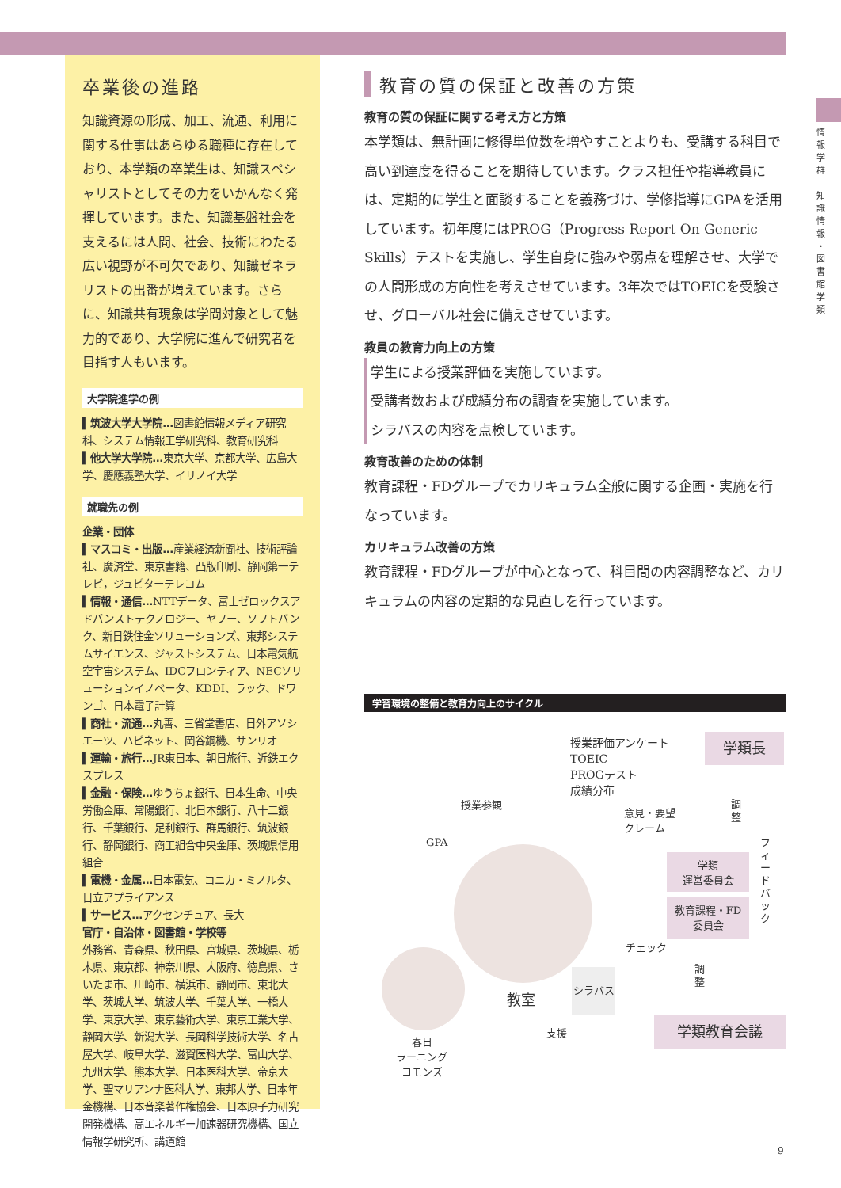情
報
学
群
知
識
情
報
・
図
書
館
学
類
卒業後の進路
知識資源の形成、加工、流通、利用に関する仕事はあらゆる職種に存在しており、本学類の卒業生は、知識スペシャリストとしてその力をいかんなく発揮しています。また、知識基盤社会を支えるには人間、社会、技術にわたる広い視野が不可欠であり、知識ゼネラリストの出番が増えています。さらに、知識共有現象は学問対象として魅力的であり、大学院に進んで研究者を目指す人もいます。
大学院進学の例
▍筑波大学大学院…図書館情報メディア研究科、システム情報工学研究科、教育研究科
▍他大学大学院…東京大学、京都大学、広島大学、慶應義塾大学、イリノイ大学
就職先の例
企業・団体
▍マスコミ・出版…産業経済新聞社、技術評論社、廣済堂、東京書籍、凸版印刷、静岡第一テレビ，ジュピターテレコム
▍情報・通信…NTTデータ、富士ゼロックスアドバンストテクノロジー、ヤフー、ソフトバンク、新日鉄住金ソリューションズ、東邦システムサイエンス、ジャストシステム、日本電気航空宇宙システム、IDCフロンティア、NECソリューションイノベータ、KDDI、ラック、ドワンゴ、日本電子計算
▍商社・流通…丸善、三省堂書店、日外アソシエーツ、ハピネット、岡谷鋼機、サンリオ
▍運輸・旅行…JR東日本、朝日旅行、近鉄エクスプレス
▍金融・保険…ゆうちょ銀行、日本生命、中央労働金庫、常陽銀行、北日本銀行、八十二銀行、千葉銀行、足利銀行、群馬銀行、筑波銀行、静岡銀行、商工組合中央金庫、茨城県信用組合
▍電機・金属…日本電気、コニカ・ミノルタ、日立アプライアンス
▍サービス…アクセンチュア、長大
官庁・自治体・図書館・学校等
外務省、青森県、秋田県、宮城県、茨城県、栃木県、東京都、神奈川県、大阪府、徳島県、さいたま市、川崎市、横浜市、静岡市、東北大学、茨城大学、筑波大学、千葉大学、一橋大学、東京大学、東京藝術大学、東京工業大学、静岡大学、新潟大学、長岡科学技術大学、名古屋大学、岐阜大学、滋賀医科大学、富山大学、九州大学、熊本大学、日本医科大学、帝京大学、聖マリアンナ医科大学、東邦大学、日本年金機構、日本音楽著作権協会、日本原子力研究開発機構、高エネルギー加速器研究機構、国立情報学研究所、講道館
教育の質の保証と改善の方策
教育の質の保証に関する考え方と方策
本学類は、無計画に修得単位数を増やすことよりも、受講する科目で高い到達度を得ることを期待しています。クラス担任や指導教員には、定期的に学生と面談することを義務づけ、学修指導にGPAを活用しています。初年度にはPROG（Progress Report On Generic Skills）テストを実施し、学生自身に強みや弱点を理解させ、大学での人間形成の方向性を考えさせています。3年次ではTOEICを受験させ、グローバル社会に備えさせています。
教員の教育力向上の方策
学生による授業評価を実施しています。
受講者数および成績分布の調査を実施しています。
シラバスの内容を点検しています。
教育改善のための体制
教育課程・FDグループでカリキュラム全般に関する企画・実施を行なっています。
カリキュラム改善の方策
教育課程・FDグループが中心となって、科目間の内容調整など、カリキュラムの内容の定期的な見直しを行っています。
学習環境の整備と教育力向上のサイクル
授業評価アンケート
TOEIC
PROGテスト
成績分布
学類長
授業参観
GPA
意見・要望
クレーム
調
整
フ
ィ
ー
ド
バ
ッ
ク
学類
運営委員会
教育課程・FD
委員会
チェック
調
整
シラバス
教室
学類教育会議
支援
春日
ラーニング
コモンズ
9